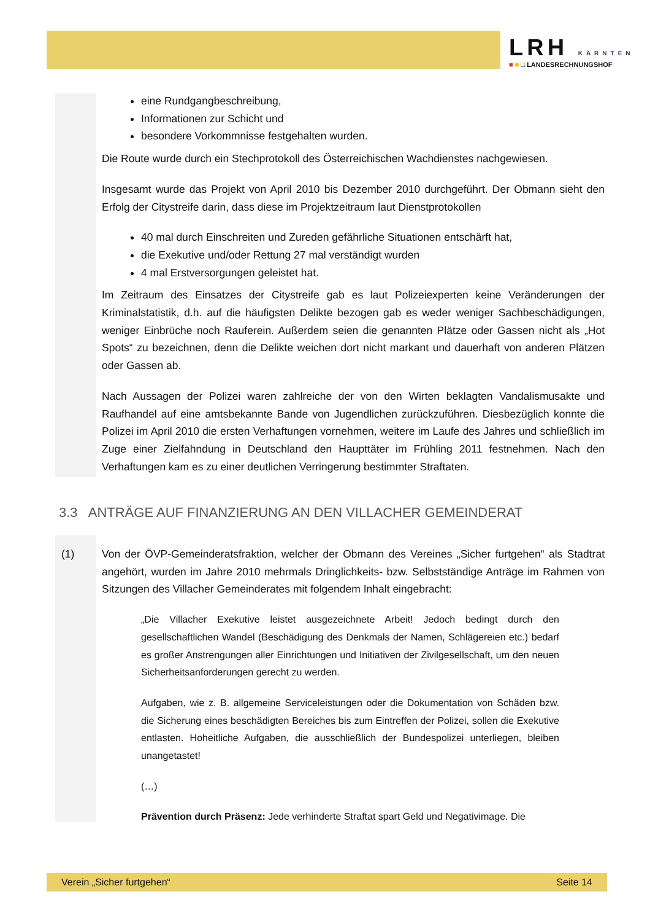LRH KÄRNTEN
■ ■ □ LANDESRECHNUNGSHOF
eine Rundgangbeschreibung,
Informationen zur Schicht und
besondere Vorkommnisse festgehalten wurden.
Die Route wurde durch ein Stechprotokoll des Österreichischen Wachdienstes nachgewiesen.
Insgesamt wurde das Projekt von April 2010 bis Dezember 2010 durchgeführt. Der Obmann sieht den Erfolg der Citystreife darin, dass diese im Projektzeitraum laut Dienstprotokollen
40 mal durch Einschreiten und Zureden gefährliche Situationen entschärft hat,
die Exekutive und/oder Rettung 27 mal verständigt wurden
4 mal Erstversorgungen geleistet hat.
Im Zeitraum des Einsatzes der Citystreife gab es laut Polizeiexperten keine Veränderungen der Kriminalstatistik, d.h. auf die häufigsten Delikte bezogen gab es weder weniger Sachbeschädigungen, weniger Einbrüche noch Rauferein. Außerdem seien die genannten Plätze oder Gassen nicht als „Hot Spots“ zu bezeichnen, denn die Delikte weichen dort nicht markant und dauerhaft von anderen Plätzen oder Gassen ab.
Nach Aussagen der Polizei waren zahlreiche der von den Wirten beklagten Vandalismusakte und Raufhandel auf eine amtsbekannte Bande von Jugendlichen zurückzuführen. Diesbezüglich konnte die Polizei im April 2010 die ersten Verhaftungen vornehmen, weitere im Laufe des Jahres und schließlich im Zuge einer Zielfahndung in Deutschland den Haupttäter im Frühling 2011 festnehmen. Nach den Verhaftungen kam es zu einer deutlichen Verringerung bestimmter Straftaten.
3.3 ANTRÄGE AUF FINANZIERUNG AN DEN VILLACHER GEMEINDERAT
(1) Von der ÖVP-Gemeinderatsfraktion, welcher der Obmann des Vereines „Sicher furtgehen“ als Stadtrat angehört, wurden im Jahre 2010 mehrmals Dringlichkeits- bzw. Selbstständige Anträge im Rahmen von Sitzungen des Villacher Gemeinderates mit folgendem Inhalt eingebracht:
„Die Villacher Exekutive leistet ausgezeichnete Arbeit! Jedoch bedingt durch den gesellschaftlichen Wandel (Beschädigung des Denkmals der Namen, Schlägereien etc.) bedarf es großer Anstrengungen aller Einrichtungen und Initiativen der Zivilgesellschaft, um den neuen Sicherheitsanforderungen gerecht zu werden.
Aufgaben, wie z. B. allgemeine Serviceleistungen oder die Dokumentation von Schäden bzw. die Sicherung eines beschädigten Bereiches bis zum Eintreffen der Polizei, sollen die Exekutive entlasten. Hoheitliche Aufgaben, die ausschließlich der Bundespolizei unterliegen, bleiben unangetastet!
(…)
Prävention durch Präsenz: Jede verhinderte Straftat spart Geld und Negativimage. Die
Verein „Sicher furtgehen“Seite 14